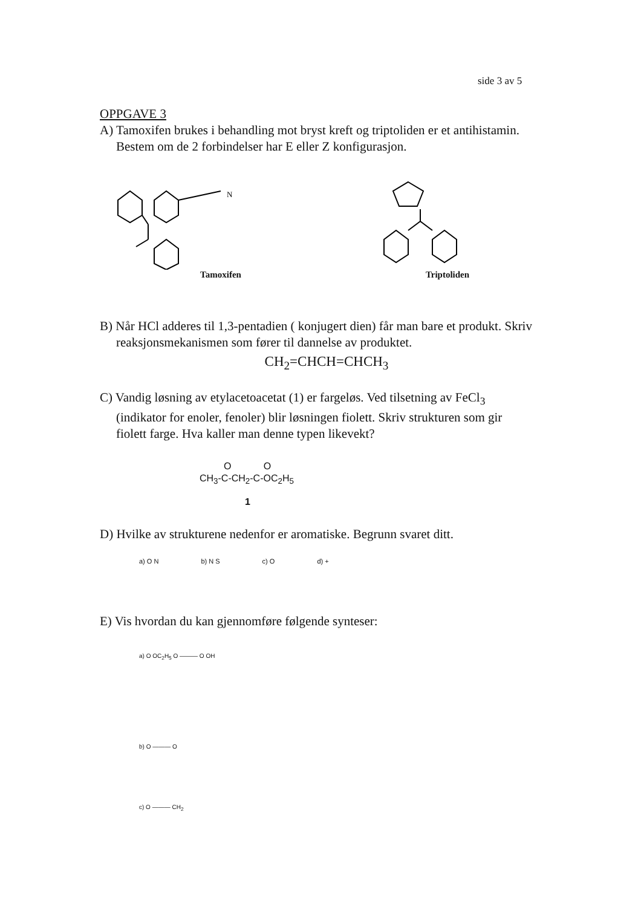side 3 av 5
OPPGAVE 3
A) Tamoxifen brukes i behandling mot bryst kreft og triptoliden er et antihistamin.
Bestem om de 2 forbindelser har E eller Z konfigurasjon.
N
Tamoxifen
Triptoliden
B) Når HCl adderes til 1,3-pentadien ( konjugert dien) får man bare et produkt. Skriv
reaksjonsmekanismen som fører til dannelse av produktet.
CH<sub>2</sub>=CHCH=CHCH<sub>3</sub>
C) Vandig løsning av etylacetoacetat (1) er fargeløs. Ved tilsetning av FeCl<sub>3</sub>
(indikator for enoler, fenoler) blir løsningen fiolett. Skriv strukturen som gir
fiolett farge. Hva kaller man denne typen likevekt?
O O
CH<sub>3</sub>-C-CH<sub>2</sub>-C-OC<sub>2</sub>H<sub>5</sub>
1
D) Hvilke av strukturene nedenfor er aromatiske. Begrunn svaret ditt.
a) O N b) N S c) O d) +
E) Vis hvordan du kan gjennomføre følgende synteser:
a) O OC<sub>2</sub>H<sub>5</sub> O ——— O OH
b) O ——— O
c) O ——— CH<sub>2</sub>